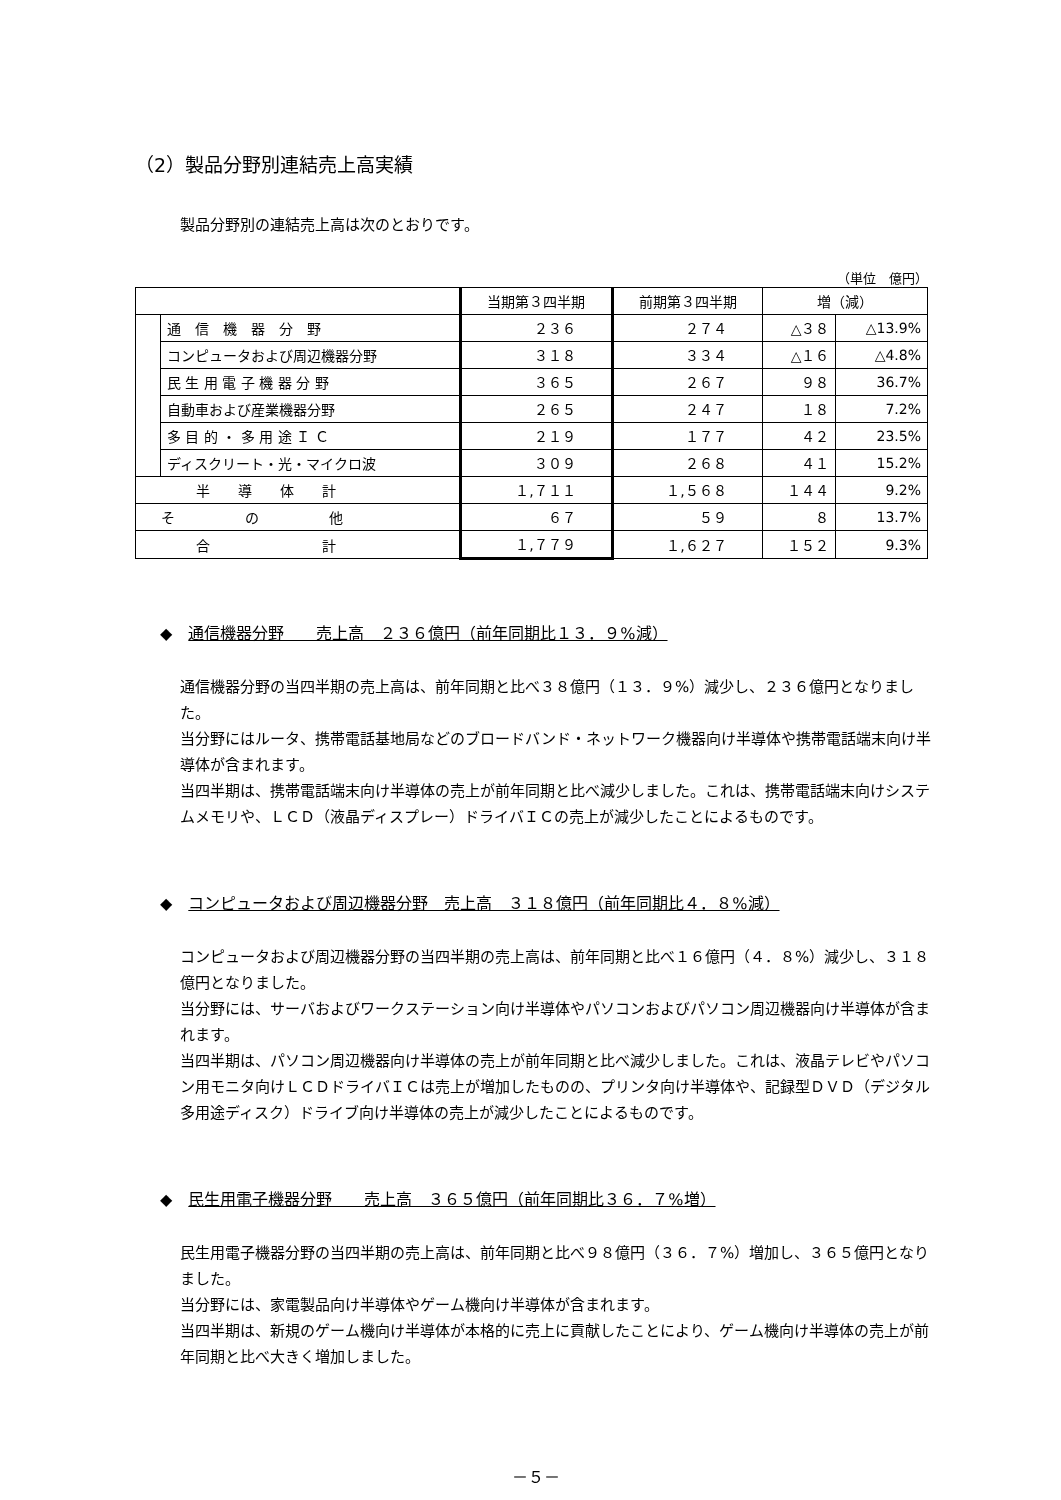（2）製品分野別連結売上高実績
製品分野別の連結売上高は次のとおりです。
（単位　億円）
| | | 当期第３四半期 | 前期第３四半期 | 増（減） | |
| --- | --- | --- | --- | --- | --- |
| | 通 信 機 器 分 野 | ２３６ | ２７４ | △３８ | △13.9% |
| | コンピュータおよび周辺機器分野 | ３１８ | ３３４ | △１６ | △4.8% |
| | 民 生 用 電 子 機 器 分 野 | ３６５ | ２６７ | ９８ | 36.7% |
| | 自動車および産業機器分野 | ２６５ | ２４７ | １８ | 7.2% |
| | 多 目 的 ・ 多 用 途 Ｉ Ｃ | ２１９ | １７７ | ４２ | 23.5% |
| | ディスクリート・光・マイクロ波 | ３０９ | ２６８ | ４１ | 15.2% |
| 半 導 体 計 | | １,７１１ | １,５６８ | １４４ | 9.2% |
| そ の 他 | | ６７ | ５９ | ８ | 13.7% |
| 合 計 | | １,７７９ | １,６２７ | １５２ | 9.3% |
◆　通信機器分野　　売上高　２３６億円（前年同期比１３．９%減）
通信機器分野の当四半期の売上高は、前年同期と比べ３８億円（１３．９%）減少し、２３６億円となりました。
当分野にはルータ、携帯電話基地局などのブロードバンド・ネットワーク機器向け半導体や携帯電話端末向け半導体が含まれます。
当四半期は、携帯電話端末向け半導体の売上が前年同期と比べ減少しました。これは、携帯電話端末向けシステムメモリや、ＬＣＤ（液晶ディスプレー）ドライバＩＣの売上が減少したことによるものです。
◆　コンピュータおよび周辺機器分野　売上高　３１８億円（前年同期比４．８%減）
コンピュータおよび周辺機器分野の当四半期の売上高は、前年同期と比べ１６億円（４．８%）減少し、３１８億円となりました。
当分野には、サーバおよびワークステーション向け半導体やパソコンおよびパソコン周辺機器向け半導体が含まれます。
当四半期は、パソコン周辺機器向け半導体の売上が前年同期と比べ減少しました。これは、液晶テレビやパソコン用モニタ向けＬＣＤドライバＩＣは売上が増加したものの、プリンタ向け半導体や、記録型ＤＶＤ（デジタル多用途ディスク）ドライブ向け半導体の売上が減少したことによるものです。
◆　民生用電子機器分野　　売上高　３６５億円（前年同期比３６．７%増）
民生用電子機器分野の当四半期の売上高は、前年同期と比べ９８億円（３６．７%）増加し、３６５億円となりました。
当分野には、家電製品向け半導体やゲーム機向け半導体が含まれます。
当四半期は、新規のゲーム機向け半導体が本格的に売上に貢献したことにより、ゲーム機向け半導体の売上が前年同期と比べ大きく増加しました。
－５－